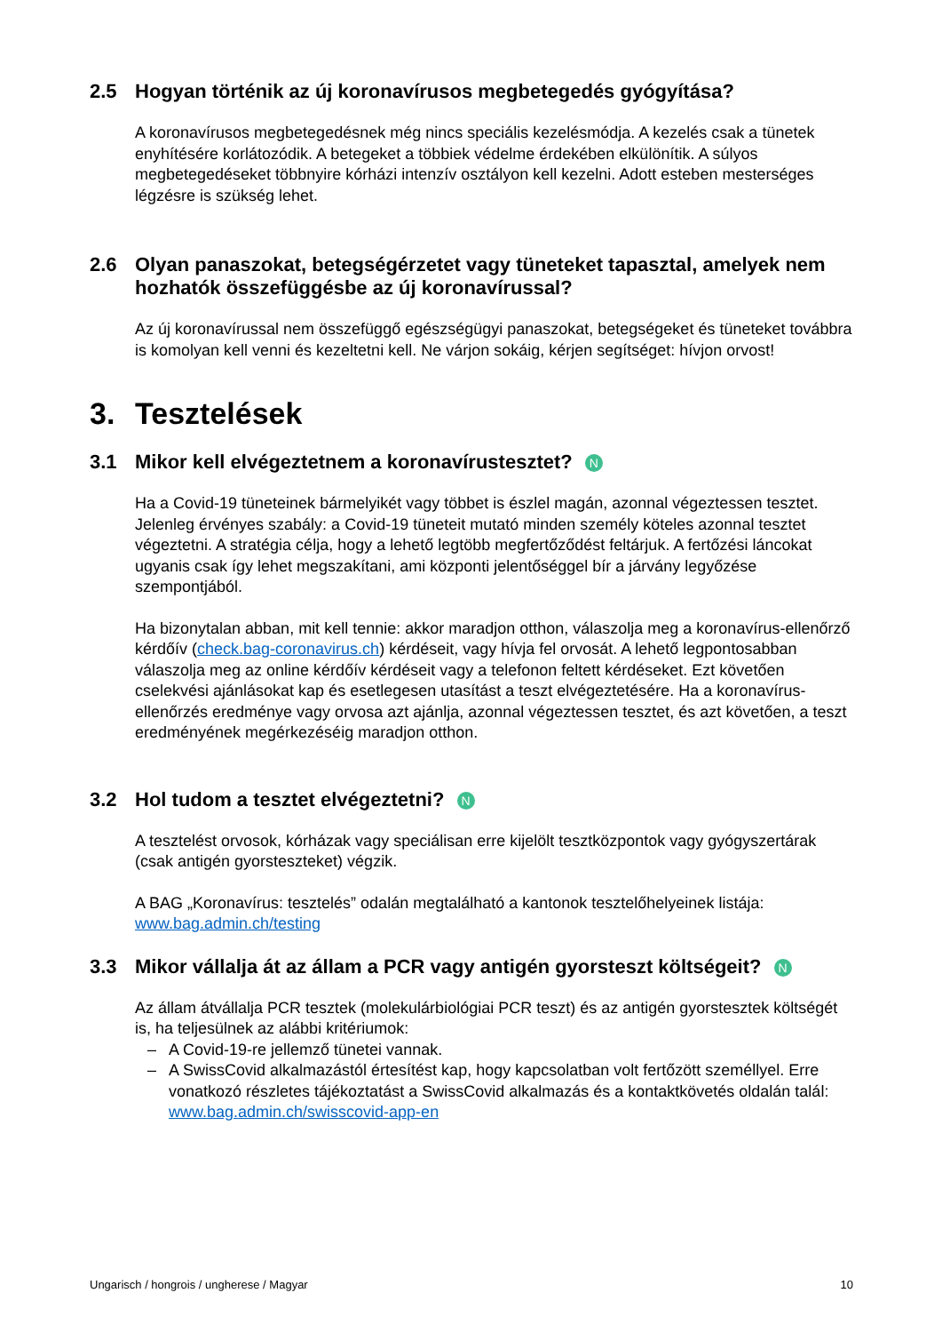2.5 Hogyan történik az új koronavírusos megbetegedés gyógyítása?
A koronavírusos megbetegedésnek még nincs speciális kezelésmódja. A kezelés csak a tünetek enyhítésére korlátozódik. A betegeket a többiek védelme érdekében elkülönítik. A súlyos megbetegedéseket többnyire kórházi intenzív osztályon kell kezelni. Adott esteben mesterséges légzésre is szükség lehet.
2.6 Olyan panaszokat, betegségérzetet vagy tüneteket tapasztal, amelyek nem hozhatók összefüggésbe az új koronavírussal?
Az új koronavírussal nem összefüggő egészségügyi panaszokat, betegségeket és tüneteket továbbra is komolyan kell venni és kezeltetni kell. Ne várjon sokáig, kérjen segítséget: hívjon orvost!
3. Tesztelések
3.1 Mikor kell elvégeztetnem a koronavírustesztet? N
Ha a Covid-19 tüneteinek bármelyikét vagy többet is észlel magán, azonnal végeztessen tesztet.
Jelenleg érvényes szabály: a Covid-19 tüneteit mutató minden személy köteles azonnal tesztet végeztetni. A stratégia célja, hogy a lehető legtöbb megfertőződést feltárjuk. A fertőzési láncokat ugyanis csak így lehet megszakítani, ami központi jelentőséggel bír a járvány legyőzése szempontjából.
Ha bizonytalan abban, mit kell tennie: akkor maradjon otthon, válaszolja meg a koronavírus-ellenőrző kérdőív (check.bag-coronavirus.ch) kérdéseit, vagy hívja fel orvosát. A lehető legpontosabban válaszolja meg az online kérdőív kérdéseit vagy a telefonon feltett kérdéseket. Ezt követően cselekvési ajánlásokat kap és esetlegesen utasítást a teszt elvégeztetésére. Ha a koronavírus-ellenőrzés eredménye vagy orvosa azt ajánlja, azonnal végeztessen tesztet, és azt követően, a teszt eredményének megérkezéséig maradjon otthon.
3.2 Hol tudom a tesztet elvégeztetni? N
A tesztelést orvosok, kórházak vagy speciálisan erre kijelölt tesztközpontok vagy gyógyszertárak (csak antigén gyorsteszteket) végzik.
A BAG „Koronavírus: tesztelés” odalán megtalálható a kantonok tesztelőhelyeinek listája: www.bag.admin.ch/testing
3.3 Mikor vállalja át az állam a PCR vagy antigén gyorsteszt költségeit? N
Az állam átvállalja PCR tesztek (molekulárbiológiai PCR teszt) és az antigén gyorstesztek költségét is, ha teljesülnek az alábbi kritériumok:
– A Covid-19-re jellemző tünetei vannak.
– A SwissCovid alkalmazástól értesítést kap, hogy kapcsolatban volt fertőzött személlyel. Erre vonatkozó részletes tájékoztatást a SwissCovid alkalmazás és a kontaktkövetés oldalán talál: www.bag.admin.ch/swisscovid-app-en
Ungarisch / hongrois / ungherese / Magyar 10